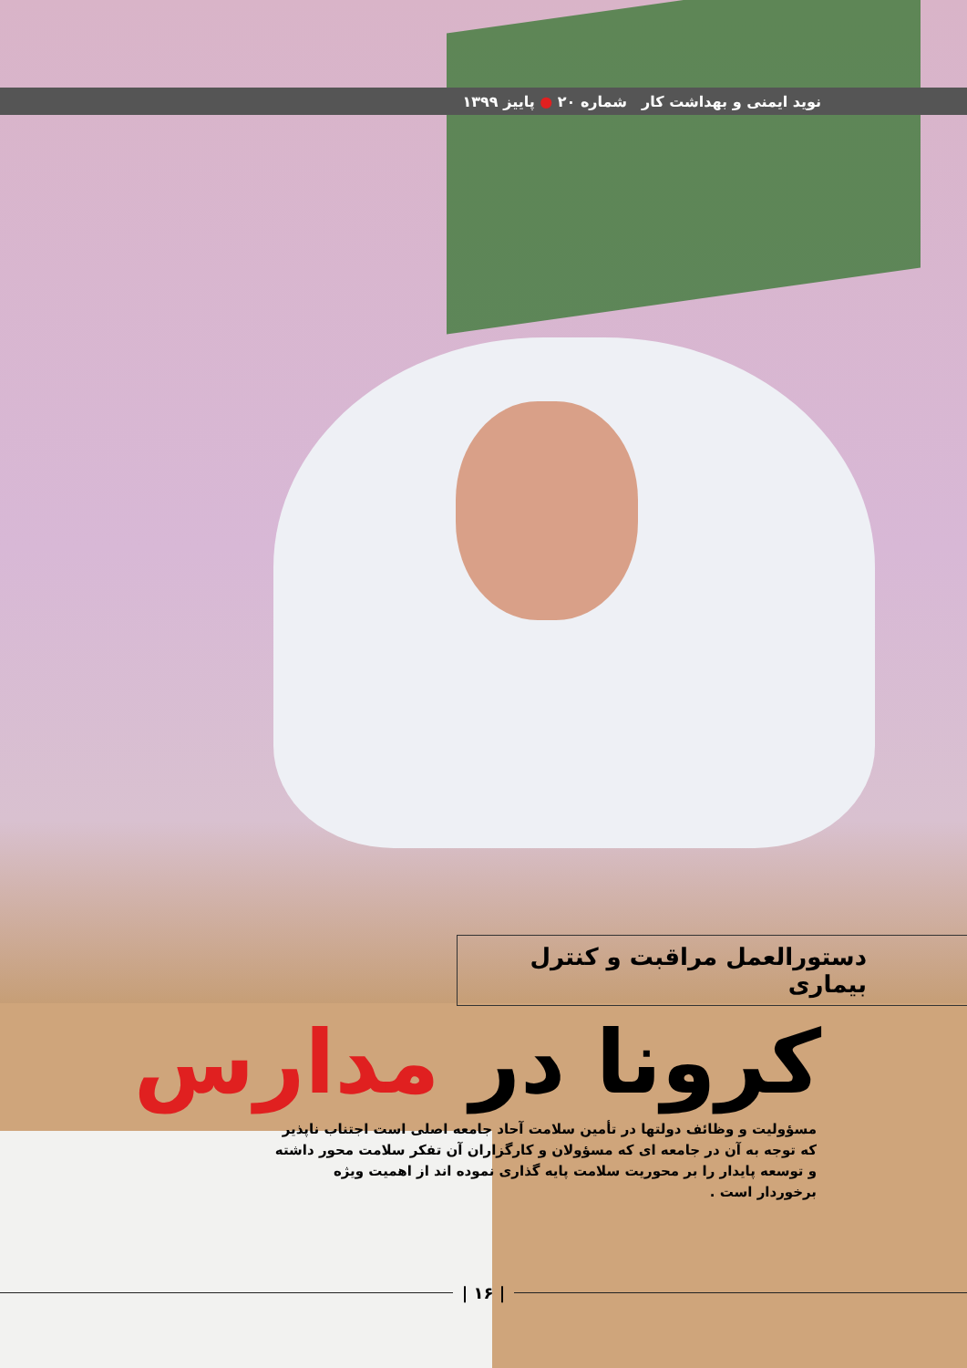نوید ایمنی و بهداشت کار شماره ۲۰ ● پاییز ۱۳۹۹
دستورالعمل مراقبت و کنترل بیماری
کرونا در مدارس
مسؤولیت و وظائف دولتها در تأمین سلامت آحاد جامعه اصلی است اجتناب ناپذیر که توجه به آن در جامعه ای که مسؤولان و کارگزاران آن تفکر سلامت محور داشته و توسعه پایدار را بر محوریت سلامت پایه گذاری نموده اند از اهمیت ویژه برخوردار است .
| ۱۶ |